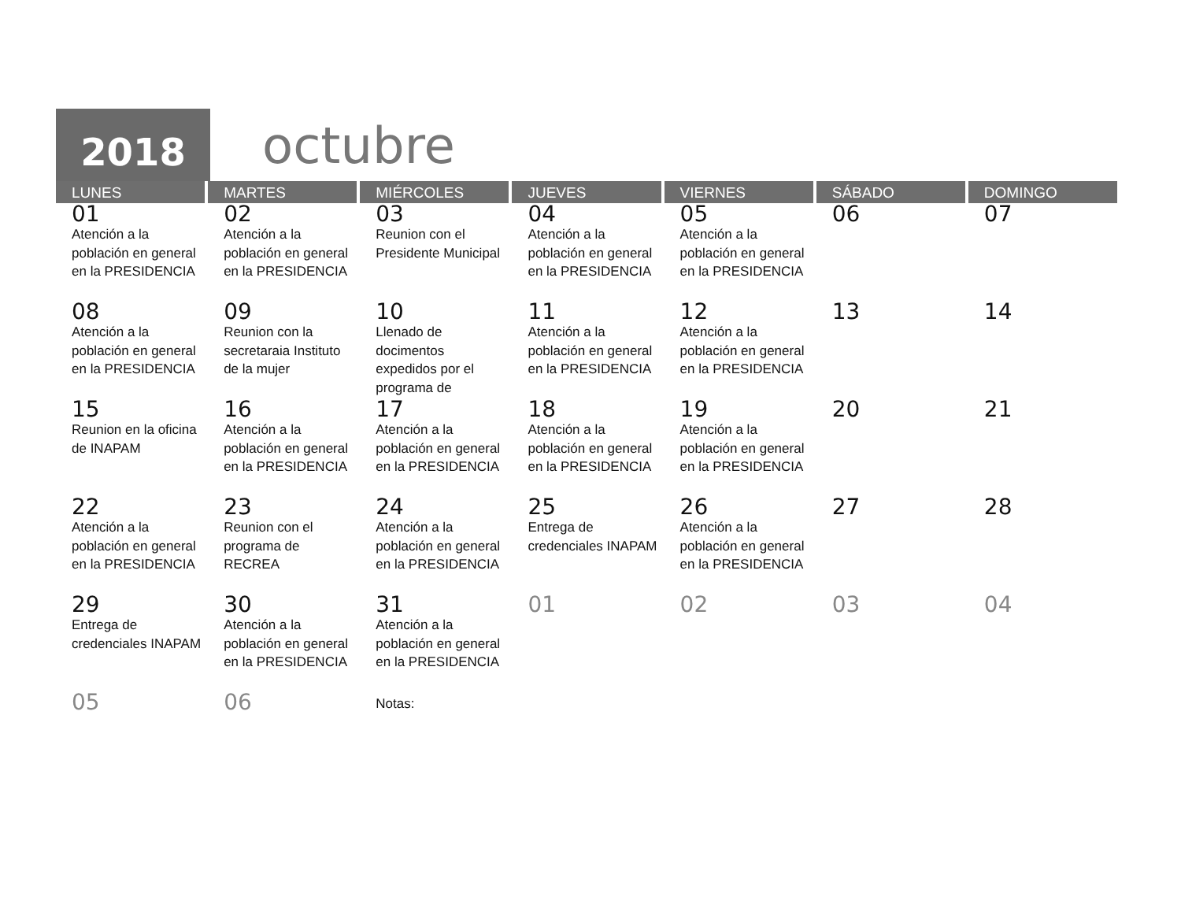2018
octubre
| LUNES | MARTES | MIÉRCOLES | JUEVES | VIERNES | SÁBADO | DOMINGO |
| --- | --- | --- | --- | --- | --- | --- |
| 01 Atención a la población en general en la PRESIDENCIA | 02 Atención a la población en general en la PRESIDENCIA | 03 Reunion con el Presidente Municipal | 04 Atención a la población en general en la PRESIDENCIA | 05 Atención a la población en general en la PRESIDENCIA | 06 | 07 |
| 08 Atención a la población en general en la PRESIDENCIA | 09 Reunion con la secretaraia Instituto de la mujer | 10 Llenado de docimentos expedidos por el programa de | 11 Atención a la población en general en la PRESIDENCIA | 12 Atención a la población en general en la PRESIDENCIA | 13 | 14 |
| 15 Reunion en la oficina de INAPAM | 16 Atención a la población en general en la PRESIDENCIA | 17 Atención a la población en general en la PRESIDENCIA | 18 Atención a la población en general en la PRESIDENCIA | 19 Atención a la población en general en la PRESIDENCIA | 20 | 21 |
| 22 Atención a la población en general en la PRESIDENCIA | 23 Reunion con el programa de RECREA | 24 Atención a la población en general en la PRESIDENCIA | 25 Entrega de credenciales INAPAM | 26 Atención a la población en general en la PRESIDENCIA | 27 | 28 |
| 29 Entrega de credenciales INAPAM | 30 Atención a la población en general en la PRESIDENCIA | 31 Atención a la población en general en la PRESIDENCIA | 01 | 02 | 03 | 04 |
| 05 | 06 | Notas: | | | | |